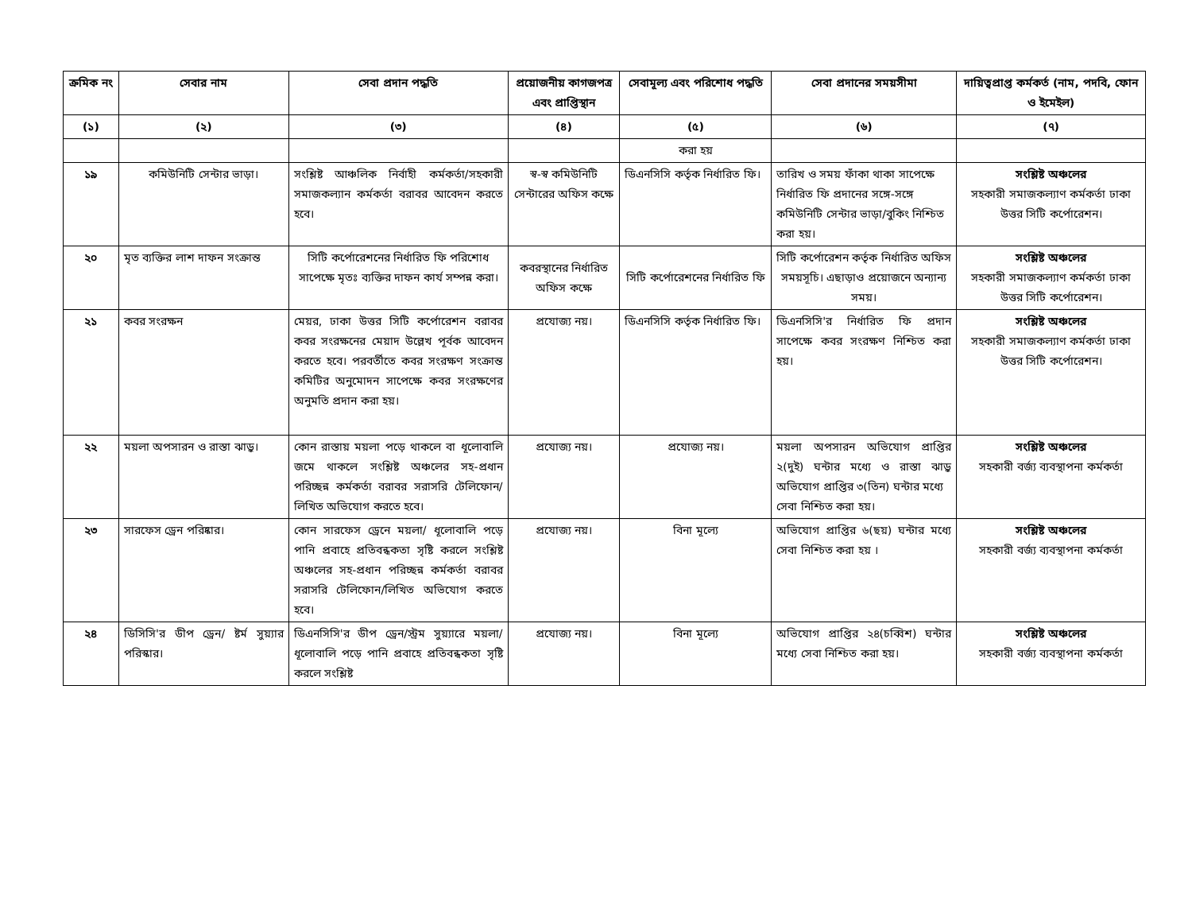| ক্রমিক নং | সেবার নাম | সেবা প্রদান পদ্ধতি | প্রয়োজনীয় কাগজপত্র এবং প্রাপ্তিস্থান | সেবামূল্য এবং পরিশোধ পদ্ধতি | সেবা প্রদানের সময়সীমা | দায়িত্বপ্রাপ্ত কর্মকর্ত (নাম, পদবি, ফোন ও ইমেইল) |
| --- | --- | --- | --- | --- | --- | --- |
| (১) | (২) | (৩) | (৪) | (৫) | (৬) | (৭) |
| | | | | করা হয় | | |
| ১৯ | কমিউনিটি সেন্টার ভাড়া। | সংশ্লিষ্ট আঞ্চলিক নির্বাহী কর্মকর্তা/সহকারী সমাজকল্যান কর্মকর্তা বরাবর আবেদন করতে হবে। | স্ব-স্ব কমিউনিটি সেন্টারের অফিস কক্ষে | ডিএনসিসি কর্তৃক নির্ধারিত ফি। | তারিখ ও সময় ফাঁকা থাকা সাপেক্ষে নির্ধারিত ফি প্রদানের সঙ্গে-সঙ্গে কমিউনিটি সেন্টার ভাড়া/বুকিং নিশ্চিত করা হয়। | সংশ্লিষ্ট অঞ্চলের সহকারী সমাজকল্যাণ কর্মকর্তা ঢাকা উত্তর সিটি কর্পোরেশন। |
| ২০ | মৃত ব্যক্তির লাশ দাফন সংক্রান্ত | সিটি কর্পোরেশনের নির্ধারিত ফি পরিশোধ সাপেক্ষে মৃতঃ ব্যক্তির দাফন কার্য সম্পন্ন করা। | কবরস্থানের নির্ধারিত অফিস কক্ষে | সিটি কর্পোরেশনের নির্ধারিত ফি | সিটি কর্পোরেশন কর্তৃক নির্ধারিত অফিস সময়সূচি। এছাড়াও প্রয়োজনে অন্যান্য সময়। | সংশ্লিষ্ট অঞ্চলের সহকারী সমাজকল্যাণ কর্মকর্তা ঢাকা উত্তর সিটি কর্পোরেশন। |
| ২১ | কবর সংরক্ষন | মেয়র, ঢাকা উত্তর সিটি কর্পোরেশন বরাবর কবর সংরক্ষনের মেয়াদ উল্লেখ পূর্বক আবেদন করতে হবে। পরবর্তীতে কবর সংরক্ষণ সংক্রান্ত কমিটির অনুমোদন সাপেক্ষে কবর সংরক্ষণের অনুমতি প্রদান করা হয়। | প্রযোজ্য নয়। | ডিএনসিসি কর্তৃক নির্ধারিত ফি। | ডিএনসিসি'র নির্ধারিত ফি প্রদান সাপেক্ষে কবর সংরক্ষণ নিশ্চিত করা হয়। | সংশ্লিষ্ট অঞ্চলের সহকারী সমাজকল্যাণ কর্মকর্তা ঢাকা উত্তর সিটি কর্পোরেশন। |
| ২২ | ময়লা অপসারন ও রাস্তা ঝাড়ু। | কোন রাস্তায় ময়লা পড়ে থাকলে বা ধূলোবালি জমে থাকলে সংশ্লিষ্ট অঞ্চলের সহ-প্রধান পরিচ্ছন্ন কর্মকর্তা বরাবর সরাসরি টেলিফোন/ লিখিত অভিযোগ করতে হবে। | প্রযোজ্য নয়। | প্রযোজ্য নয়। | ময়লা অপসারন অভিযোগ প্রাপ্তির ২(দুই) ঘন্টার মধ্যে ও রাস্তা ঝাড়ু অভিযোগ প্রাপ্তির ৩(তিন) ঘন্টার মধ্যে সেবা নিশ্চিত করা হয়। | সংশ্লিষ্ট অঞ্চলের সহকারী বর্জ্য ব্যবস্থাপনা কর্মকর্তা |
| ২৩ | সারফেস ড্রেন পরিষ্কার। | কোন সারফেস ড্রেনে ময়লা/ ধূলোবালি পড়ে পানি প্রবাহে প্রতিবন্ধকতা সৃষ্টি করলে সংশ্লিষ্ট অঞ্চলের সহ-প্রধান পরিচ্ছন্ন কর্মকর্তা বরাবর সরাসরি টেলিফোন/লিখিত অভিযোগ করতে হবে। | প্রযোজ্য নয়। | বিনা মূল্যে | অভিযোগ প্রাপ্তির ৬(ছয়) ঘন্টার মধ্যে সেবা নিশ্চিত করা হয় । | সংশ্লিষ্ট অঞ্চলের সহকারী বর্জ্য ব্যবস্থাপনা কর্মকর্তা |
| ২৪ | ডিসিসি'র ডীপ ড্রেন/ ষ্টর্ম সুয়্যার পরিস্কার। | ডিএনসিসি'র ডীপ ড্রেন/স্ট্রম সুয়্যারে ময়লা/ ধূলোবালি পড়ে পানি প্রবাহে প্রতিবন্ধকতা সৃষ্টি করলে সংশ্লিষ্ট | প্রযোজ্য নয়। | বিনা মূল্যে | অভিযোগ প্রাপ্তির ২৪(চব্বিশ) ঘন্টার মধ্যে সেবা নিশ্চিত করা হয়। | সংশ্লিষ্ট অঞ্চলের সহকারী বর্জ্য ব্যবস্থাপনা কর্মকর্তা |